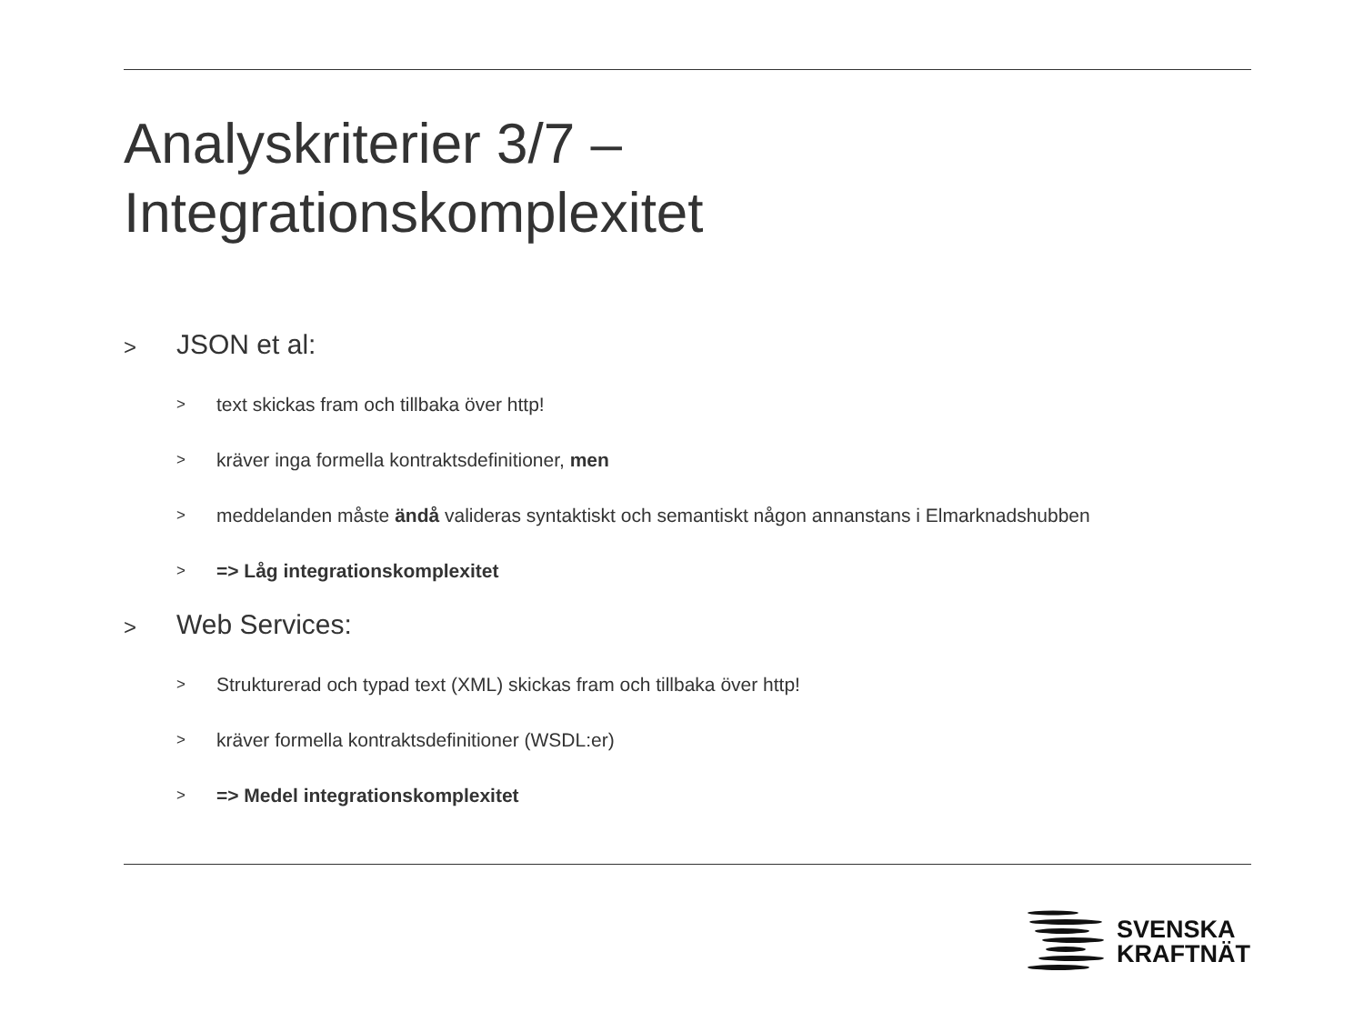Analyskriterier 3/7 –
Integrationskomplexitet
> JSON et al:
> text skickas fram och tillbaka över http!
> kräver inga formella kontraktsdefinitioner, men
> meddelanden måste ändå valideras syntaktiskt och semantiskt någon annanstans i Elmarknadshubben
> => Låg integrationskomplexitet
> Web Services:
> Strukturerad och typad text (XML) skickas fram och tillbaka över http!
> kräver formella kontraktsdefinitioner (WSDL:er)
> => Medel integrationskomplexitet
SVENSKA
KRAFTNÄT